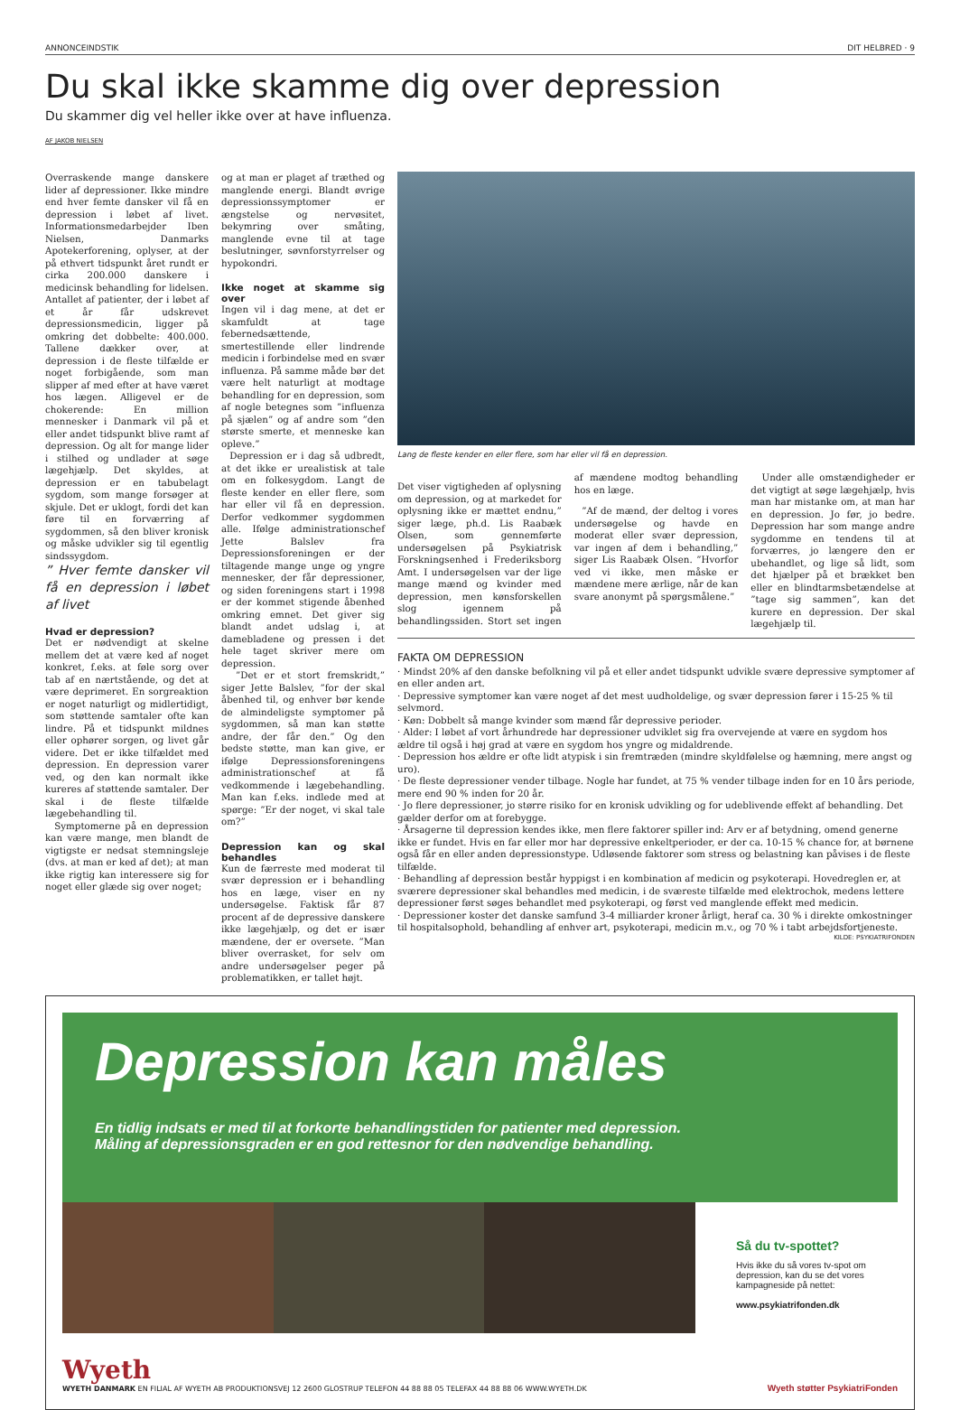ANNONCEINDSTIK DIT HELBRED · 9
Du skal ikke skamme dig over depression
Du skammer dig vel heller ikke over at have influenza.
AF JAKOB NIELSEN
Overraskende mange danskere lider af depressioner. Ikke mindre end hver femte dansker vil få en depression i løbet af livet. Informationsmedarbejder Iben Nielsen, Danmarks Apotekerforening, oplyser, at der på ethvert tidspunkt året rundt er cirka 200.000 danskere i medicinsk behandling for lidelsen. Antallet af patienter, der i løbet af et år får udskrevet depressionsmedicin, ligger på omkring det dobbelte: 400.000. Tallene dækker over, at depression i de fleste tilfælde er noget forbigående, som man slipper af med efter at have været hos lægen. Alligevel er de chokerende: En million mennesker i Danmark vil på et eller andet tidspunkt blive ramt af depression. Og alt for mange lider i stilhed og undlader at søge lægehjælp. Det skyldes, at depression er en tabubelagt sygdom, som mange forsøger at skjule. Det er uklogt, fordi det kan føre til en forværring af sygdommen, så den bliver kronisk og måske udvikler sig til egentlig sindssygdom.
” Hver femte dansker vil få en depression i løbet af livet
Hvad er depression?
Det er nødvendigt at skelne mellem det at være ked af noget konkret, f.eks. at føle sorg over tab af en nærtstående, og det at være deprimeret. En sorgreaktion er noget naturligt og midlertidigt, som støttende samtaler ofte kan lindre. På et tidspunkt mildnes eller ophører sorgen, og livet går videre. Det er ikke tilfældet med depression. En depression varer ved, og den kan normalt ikke kureres af støttende samtaler. Der skal i de fleste tilfælde lægebehandling til.
Symptomerne på en depression kan være mange, men blandt de vigtigste er nedsat stemningsleje (dvs. at man er ked af det); at man ikke rigtig kan interessere sig for noget eller glæde sig over noget;
og at man er plaget af træthed og manglende energi. Blandt øvrige depressionssymptomer er ængstelse og nervøsitet, bekymring over småting, manglende evne til at tage beslutninger, søvnforstyrrelser og hypokondri.
Ikke noget at skamme sig over
Ingen vil i dag mene, at det er skamfuldt at tage febernedsættende, smertestillende eller lindrende medicin i forbindelse med en svær influenza. På samme måde bør det være helt naturligt at modtage behandling for en depression, som af nogle betegnes som ”influenza på sjælen” og af andre som ”den største smerte, et menneske kan opleve.”
Depression er i dag så udbredt, at det ikke er urealistisk at tale om en folkesygdom. Langt de fleste kender en eller flere, som har eller vil få en depression. Derfor vedkommer sygdommen alle. Ifølge administrationschef Jette Balslev fra Depressionsforeningen er der tiltagende mange unge og yngre mennesker, der får depressioner, og siden foreningens start i 1998 er der kommet stigende åbenhed omkring emnet. Det giver sig blandt andet udslag i, at damebladene og pressen i det hele taget skriver mere om depression.
”Det er et stort fremskridt,” siger Jette Balslev, ”for der skal åbenhed til, og enhver bør kende de almindeligste symptomer på sygdommen, så man kan støtte andre, der får den.” Og den bedste støtte, man kan give, er ifølge Depressionsforeningens administrationschef at få vedkommende i lægebehandling. Man kan f.eks. indlede med at spørge: ”Er der noget, vi skal tale om?”
Depression kan og skal behandles
Kun de færreste med moderat til svær depression er i behandling hos en læge, viser en ny undersøgelse. Faktisk får 87 procent af de depressive danskere ikke lægehjælp, og det er især mændene, der er oversete. ”Man bliver overrasket, for selv om andre undersøgelser peger på problematikken, er tallet højt.
Lang de fleste kender en eller flere, som har eller vil få en depression.
Det viser vigtigheden af oplysning om depression, og at markedet for oplysning ikke er mættet endnu,” siger læge, ph.d. Lis Raabæk Olsen, som gennemførte undersøgelsen på Psykiatrisk Forskningsenhed i Frederiksborg Amt. I undersøgelsen var der lige mange mænd og kvinder med depression, men kønsforskellen slog igennem på behandlingssiden. Stort set ingen af mændene modtog behandling hos en læge.
”Af de mænd, der deltog i vores undersøgelse og havde en moderat eller svær depression, var ingen af dem i behandling,” siger Lis Raabæk Olsen. ”Hvorfor ved vi ikke, men måske er mændene mere ærlige, når de kan svare anonymt på spørgsmålene.”
Under alle omstændigheder er det vigtigt at søge lægehjælp, hvis man har mistanke om, at man har en depression. Jo før, jo bedre. Depression har som mange andre sygdomme en tendens til at forværres, jo længere den er ubehandlet, og lige så lidt, som det hjælper på et brækket ben eller en blindtarmsbetændelse at ”tage sig sammen”, kan det kurere en depression. Der skal lægehjælp til.
FAKTA OM DEPRESSION
· Mindst 20% af den danske befolkning vil på et eller andet tidspunkt udvikle svære depressive symptomer af en eller anden art.
· Depressive symptomer kan være noget af det mest uudholdelige, og svær depression fører i 15-25 % til selvmord.
· Køn: Dobbelt så mange kvinder som mænd får depressive perioder.
· Alder: I løbet af vort århundrede har depressioner udviklet sig fra overvejende at være en sygdom hos ældre til også i høj grad at være en sygdom hos yngre og midaldrende.
· Depression hos ældre er ofte lidt atypisk i sin fremtræden (mindre skyldfølelse og hæmning, mere angst og uro).
· De fleste depressioner vender tilbage. Nogle har fundet, at 75 % vender tilbage inden for en 10 års periode, mere end 90 % inden for 20 år.
· Jo flere depressioner, jo større risiko for en kronisk udvikling og for udeblivende effekt af behandling. Det gælder derfor om at forebygge.
· Årsagerne til depression kendes ikke, men flere faktorer spiller ind: Arv er af betydning, omend generne ikke er fundet. Hvis en far eller mor har depressive enkeltperioder, er der ca. 10-15 % chance for, at børnene også får en eller anden depressionstype. Udløsende faktorer som stress og belastning kan påvises i de fleste tilfælde.
· Behandling af depression består hyppigst i en kombination af medicin og psykoterapi. Hovedreglen er, at sværere depressioner skal behandles med medicin, i de sværeste tilfælde med elektrochok, medens lettere depressioner først søges behandlet med psykoterapi, og først ved manglende effekt med medicin.
· Depressioner koster det danske samfund 3-4 milliarder kroner årligt, heraf ca. 30 % i direkte omkostninger til hospitalsophold, behandling af enhver art, psykoterapi, medicin m.v., og 70 % i tabt arbejdsfortjeneste.
KILDE: PSYKIATRIFONDEN
Depression kan måles
En tidlig indsats er med til at forkorte behandlingstiden for patienter med depression.
Måling af depressionsgraden er en god rettesnor for den nødvendige behandling.
Så du tv-spottet?
Hvis ikke du så vores tv-spot om depression, kan du se det vores kampagneside på nettet:
www.psykiatrifonden.dk
Wyeth
WYETH DANMARK EN FILIAL AF WYETH AB PRODUKTIONSVEJ 12 2600 GLOSTRUP TELEFON 44 88 88 05 TELEFAX 44 88 88 06 WWW.WYETH.DK
Wyeth støtter PsykiatriFonden